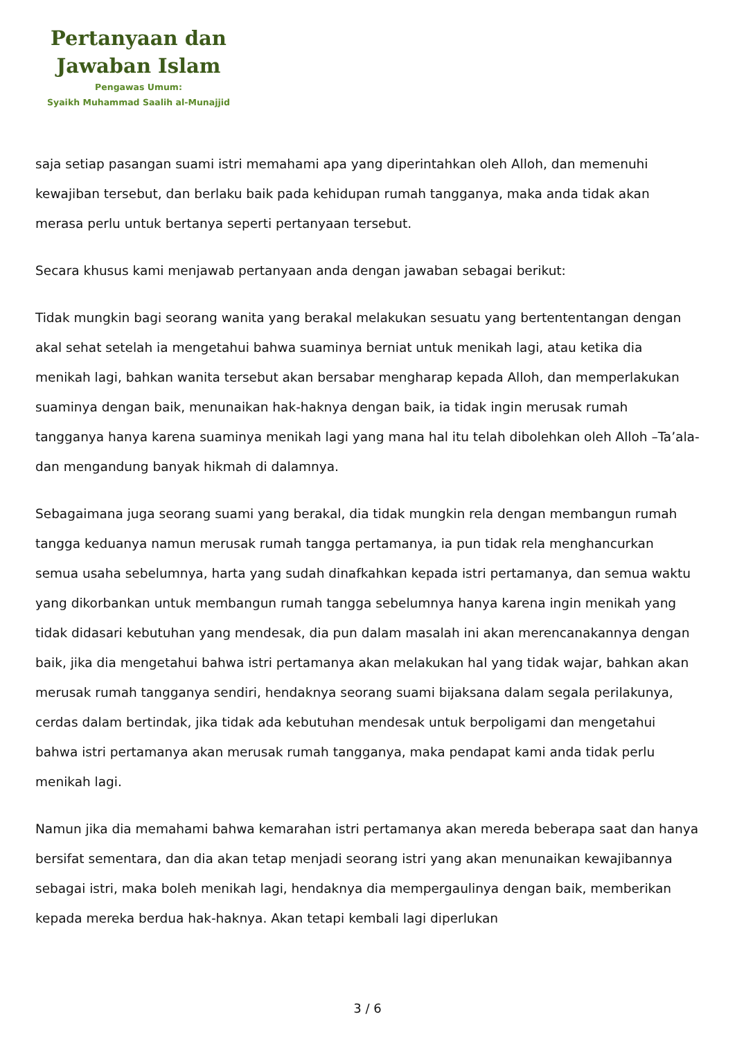Pertanyaan dan
Jawaban Islam
Pengawas Umum:
Syaikh Muhammad Saalih al-Munajjid
saja setiap pasangan suami istri memahami apa yang diperintahkan oleh Alloh, dan memenuhi kewajiban tersebut, dan berlaku baik pada kehidupan rumah tangganya, maka anda tidak akan merasa perlu untuk bertanya seperti pertanyaan tersebut.
Secara khusus kami menjawab pertanyaan anda dengan jawaban sebagai berikut:
Tidak mungkin bagi seorang wanita yang berakal melakukan sesuatu yang bertententangan dengan akal sehat setelah ia mengetahui bahwa suaminya berniat untuk menikah lagi, atau ketika dia menikah lagi, bahkan wanita tersebut akan bersabar mengharap kepada Alloh, dan memperlakukan suaminya dengan baik, menunaikan hak-haknya dengan baik, ia tidak ingin merusak rumah tangganya hanya karena suaminya menikah lagi yang mana hal itu telah dibolehkan oleh Alloh –Ta’ala- dan mengandung banyak hikmah di dalamnya.
Sebagaimana juga seorang suami yang berakal, dia tidak mungkin rela dengan membangun rumah tangga keduanya namun merusak rumah tangga pertamanya, ia pun tidak rela menghancurkan semua usaha sebelumnya, harta yang sudah dinafkahkan kepada istri pertamanya, dan semua waktu yang dikorbankan untuk membangun rumah tangga sebelumnya hanya karena ingin menikah yang tidak didasari kebutuhan yang mendesak, dia pun dalam masalah ini akan merencanakannya dengan baik, jika dia mengetahui bahwa istri pertamanya akan melakukan hal yang tidak wajar, bahkan akan merusak rumah tangganya sendiri, hendaknya seorang suami bijaksana dalam segala perilakunya, cerdas dalam bertindak, jika tidak ada kebutuhan mendesak untuk berpoligami dan mengetahui bahwa istri pertamanya akan merusak rumah tangganya, maka pendapat kami anda tidak perlu menikah lagi.
Namun jika dia memahami bahwa kemarahan istri pertamanya akan mereda beberapa saat dan hanya bersifat sementara, dan dia akan tetap menjadi seorang istri yang akan menunaikan kewajibannya sebagai istri, maka boleh menikah lagi, hendaknya dia mempergaulinya dengan baik, memberikan kepada mereka berdua hak-haknya. Akan tetapi kembali lagi diperlukan
3 / 6